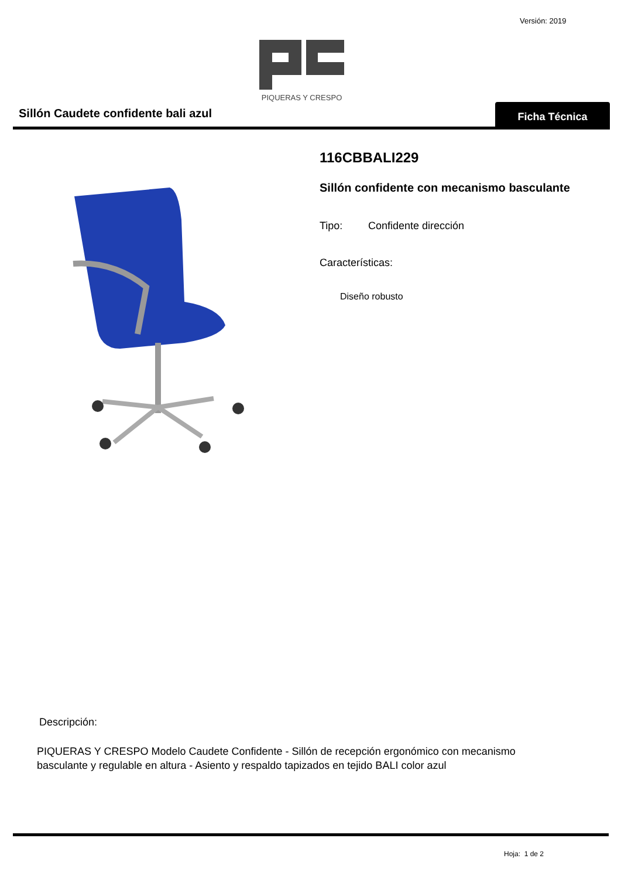Versión: 2019
PIQUERAS Y CRESPO
Sillón Caudete confidente bali azul
Ficha Técnica
116CBBALI229
Sillón confidente con mecanismo basculante
Tipo: Confidente dirección
Características:
Diseño robusto
Descripción:
PIQUERAS Y CRESPO Modelo Caudete Confidente - Sillón de recepción ergonómico con mecanismo basculante y regulable en altura - Asiento y respaldo tapizados en tejido BALI color azul
Hoja: 1 de 2